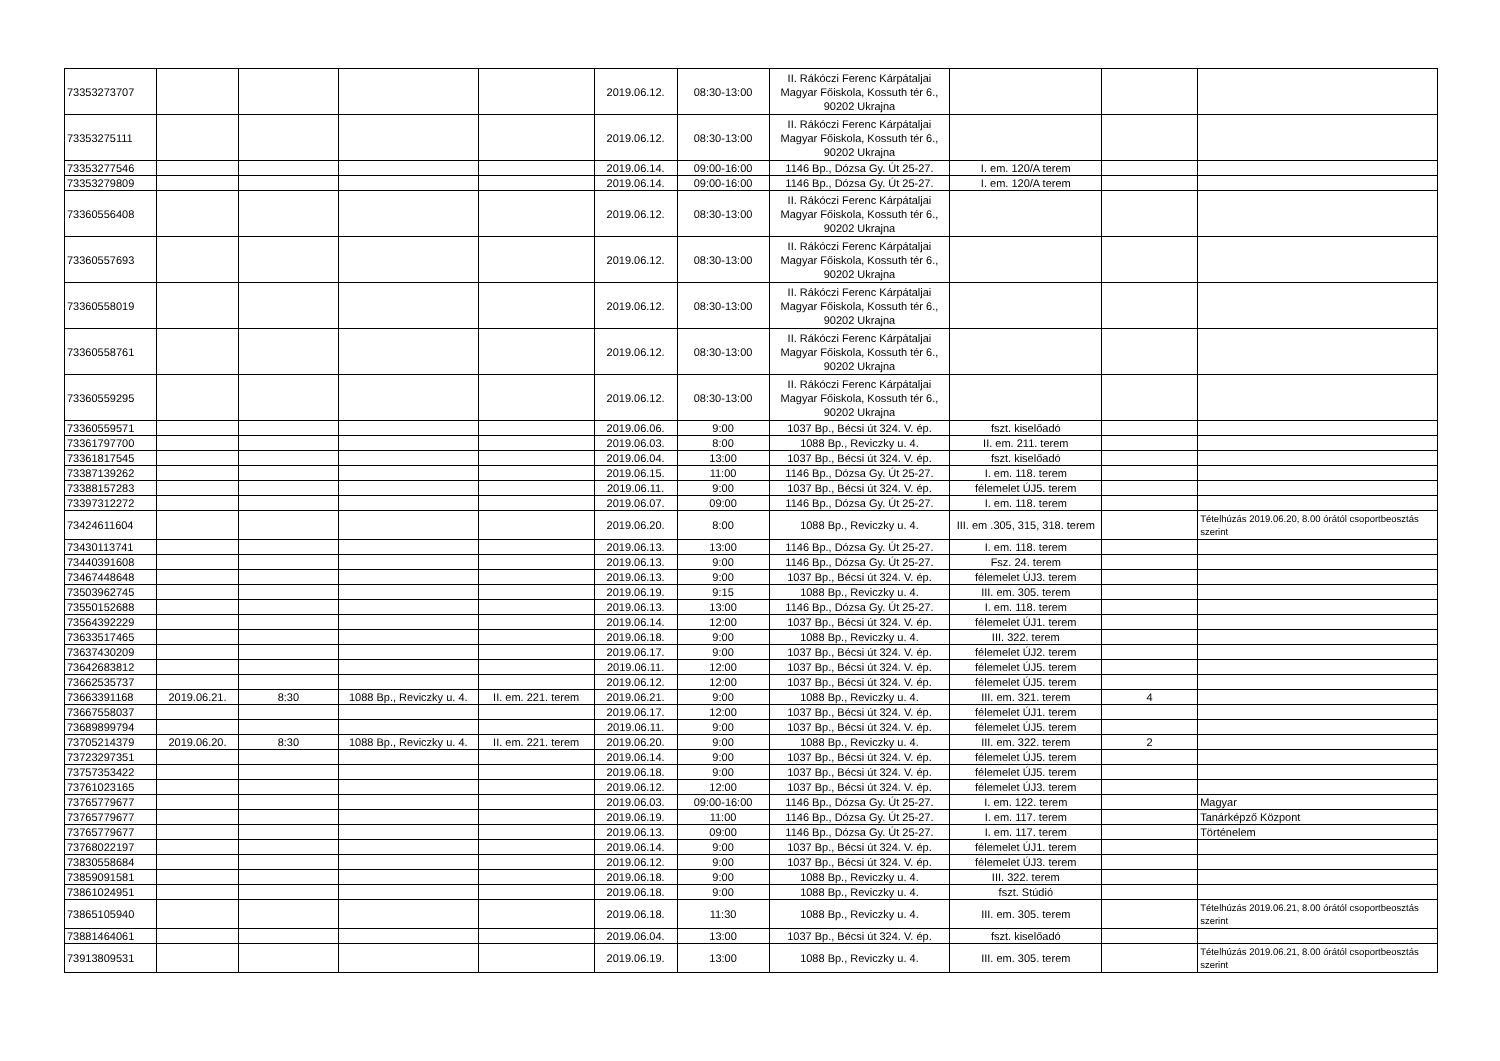| 73353273707 | | | | | 2019.06.12. | 08:30-13:00 | II. Rákóczi Ferenc Kárpátaljai Magyar Főiskola, Kossuth tér 6., 90202 Ukrajna | | | |
| 73353275111 | | | | | 2019.06.12. | 08:30-13:00 | II. Rákóczi Ferenc Kárpátaljai Magyar Főiskola, Kossuth tér 6., 90202 Ukrajna | | | |
| 73353277546 | | | | | 2019.06.14. | 09:00-16:00 | 1146 Bp., Dózsa Gy. Út 25-27. | I. em. 120/A terem | | |
| 73353279809 | | | | | 2019.06.14. | 09:00-16:00 | 1146 Bp., Dózsa Gy. Út 25-27. | I. em. 120/A terem | | |
| 73360556408 | | | | | 2019.06.12. | 08:30-13:00 | II. Rákóczi Ferenc Kárpátaljai Magyar Főiskola, Kossuth tér 6., 90202 Ukrajna | | | |
| 73360557693 | | | | | 2019.06.12. | 08:30-13:00 | II. Rákóczi Ferenc Kárpátaljai Magyar Főiskola, Kossuth tér 6., 90202 Ukrajna | | | |
| 73360558019 | | | | | 2019.06.12. | 08:30-13:00 | II. Rákóczi Ferenc Kárpátaljai Magyar Főiskola, Kossuth tér 6., 90202 Ukrajna | | | |
| 73360558761 | | | | | 2019.06.12. | 08:30-13:00 | II. Rákóczi Ferenc Kárpátaljai Magyar Főiskola, Kossuth tér 6., 90202 Ukrajna | | | |
| 73360559295 | | | | | 2019.06.12. | 08:30-13:00 | II. Rákóczi Ferenc Kárpátaljai Magyar Főiskola, Kossuth tér 6., 90202 Ukrajna | | | |
| 73360559571 | | | | | 2019.06.06. | 9:00 | 1037 Bp., Bécsi út 324. V. ép. | fszt. kiselőadó | | |
| 73361797700 | | | | | 2019.06.03. | 8:00 | 1088 Bp., Reviczky u. 4. | II. em. 211. terem | | |
| 73361817545 | | | | | 2019.06.04. | 13:00 | 1037 Bp., Bécsi út 324. V. ép. | fszt. kiselőadó | | |
| 73387139262 | | | | | 2019.06.15. | 11:00 | 1146 Bp., Dózsa Gy. Út 25-27. | I. em. 118. terem | | |
| 73388157283 | | | | | 2019.06.11. | 9:00 | 1037 Bp., Bécsi út 324. V. ép. | félemelet ÚJ5. terem | | |
| 73397312272 | | | | | 2019.06.07. | 09:00 | 1146 Bp., Dózsa Gy. Út 25-27. | I. em. 118. terem | | |
| 73424611604 | | | | | 2019.06.20. | 8:00 | 1088 Bp., Reviczky u. 4. | III. em .305, 315, 318. terem | | Tételhúzás 2019.06.20, 8.00 órától csoportbeosztás szerint |
| 73430113741 | | | | | 2019.06.13. | 13:00 | 1146 Bp., Dózsa Gy. Út 25-27. | I. em. 118. terem | | |
| 73440391608 | | | | | 2019.06.13. | 9:00 | 1146 Bp., Dózsa Gy. Út 25-27. | Fsz. 24. terem | | |
| 73467448648 | | | | | 2019.06.13. | 9:00 | 1037 Bp., Bécsi út 324. V. ép. | félemelet ÚJ3. terem | | |
| 73503962745 | | | | | 2019.06.19. | 9:15 | 1088 Bp., Reviczky u. 4. | III. em. 305. terem | | |
| 73550152688 | | | | | 2019.06.13. | 13:00 | 1146 Bp., Dózsa Gy. Út 25-27. | I. em. 118. terem | | |
| 73564392229 | | | | | 2019.06.14. | 12:00 | 1037 Bp., Bécsi út 324. V. ép. | félemelet ÚJ1. terem | | |
| 73633517465 | | | | | 2019.06.18. | 9:00 | 1088 Bp., Reviczky u. 4. | III. 322. terem | | |
| 73637430209 | | | | | 2019.06.17. | 9:00 | 1037 Bp., Bécsi út 324. V. ép. | félemelet ÚJ2. terem | | |
| 73642683812 | | | | | 2019.06.11. | 12:00 | 1037 Bp., Bécsi út 324. V. ép. | félemelet ÚJ5. terem | | |
| 73662535737 | | | | | 2019.06.12. | 12:00 | 1037 Bp., Bécsi út 324. V. ép. | félemelet ÚJ5. terem | | |
| 73663391168 | 2019.06.21. | 8:30 | 1088 Bp., Reviczky u. 4. | II. em. 221. terem | 2019.06.21. | 9:00 | 1088 Bp., Reviczky u. 4. | III. em. 321. terem | 4 | |
| 73667558037 | | | | | 2019.06.17. | 12:00 | 1037 Bp., Bécsi út 324. V. ép. | félemelet ÚJ1. terem | | |
| 73689899794 | | | | | 2019.06.11. | 9:00 | 1037 Bp., Bécsi út 324. V. ép. | félemelet ÚJ5. terem | | |
| 73705214379 | 2019.06.20. | 8:30 | 1088 Bp., Reviczky u. 4. | II. em. 221. terem | 2019.06.20. | 9:00 | 1088 Bp., Reviczky u. 4. | III. em. 322. terem | 2 | |
| 73723297351 | | | | | 2019.06.14. | 9:00 | 1037 Bp., Bécsi út 324. V. ép. | félemelet ÚJ5. terem | | |
| 73757353422 | | | | | 2019.06.18. | 9:00 | 1037 Bp., Bécsi út 324. V. ép. | félemelet ÚJ5. terem | | |
| 73761023165 | | | | | 2019.06.12. | 12:00 | 1037 Bp., Bécsi út 324. V. ép. | félemelet ÚJ3. terem | | |
| 73765779677 | | | | | 2019.06.03. | 09:00-16:00 | 1146 Bp., Dózsa Gy. Út 25-27. | I. em. 122. terem | | Magyar |
| 73765779677 | | | | | 2019.06.19. | 11:00 | 1146 Bp., Dózsa Gy. Út 25-27. | I. em. 117. terem | | Tanárképző Központ |
| 73765779677 | | | | | 2019.06.13. | 09:00 | 1146 Bp., Dózsa Gy. Út 25-27. | I. em. 117. terem | | Történelem |
| 73768022197 | | | | | 2019.06.14. | 9:00 | 1037 Bp., Bécsi út 324. V. ép. | félemelet ÚJ1. terem | | |
| 73830558684 | | | | | 2019.06.12. | 9:00 | 1037 Bp., Bécsi út 324. V. ép. | félemelet ÚJ3. terem | | |
| 73859091581 | | | | | 2019.06.18. | 9:00 | 1088 Bp., Reviczky u. 4. | III. 322. terem | | |
| 73861024951 | | | | | 2019.06.18. | 9:00 | 1088 Bp., Reviczky u. 4. | fszt. Stúdió | | |
| 73865105940 | | | | | 2019.06.18. | 11:30 | 1088 Bp., Reviczky u. 4. | III. em. 305. terem | | Tételhúzás 2019.06.21, 8.00 órától csoportbeosztás szerint |
| 73881464061 | | | | | 2019.06.04. | 13:00 | 1037 Bp., Bécsi út 324. V. ép. | fszt. kiselőadó | | |
| 73913809531 | | | | | 2019.06.19. | 13:00 | 1088 Bp., Reviczky u. 4. | III. em. 305. terem | | Tételhúzás 2019.06.21, 8.00 órától csoportbeosztás szerint |